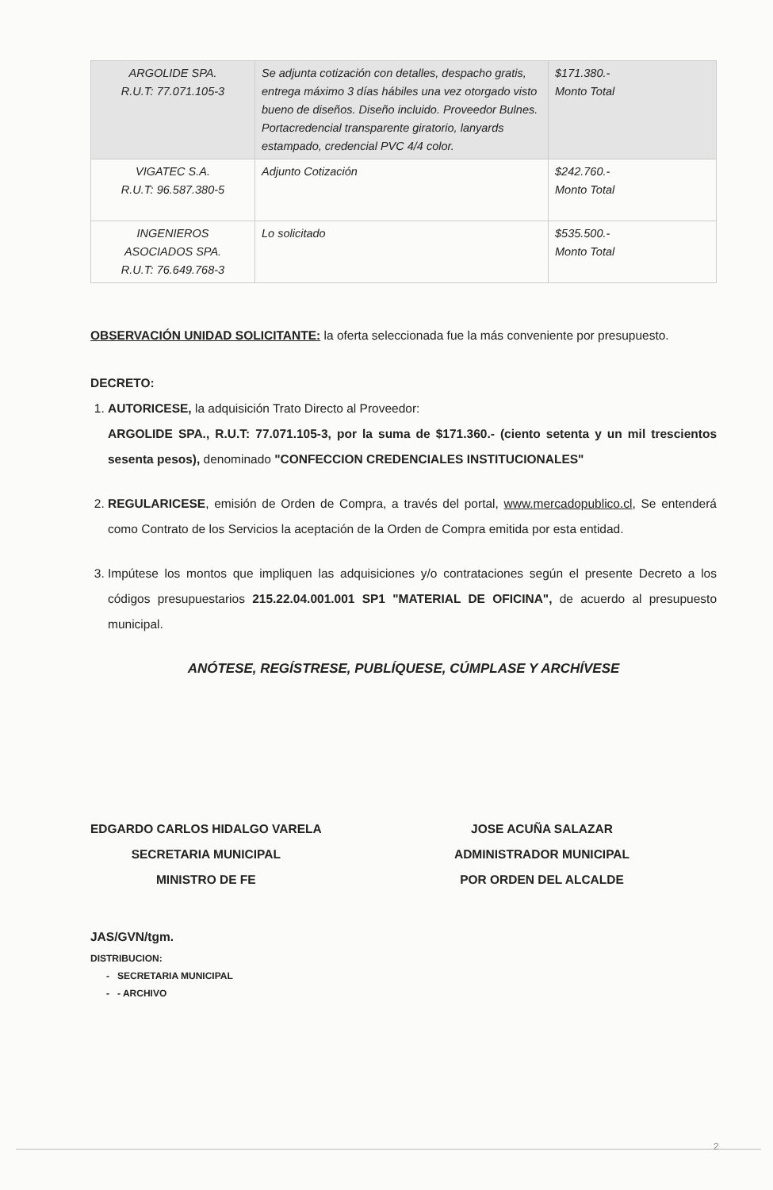| ARGOLIDE SPA. R.U.T: 77.071.105-3 | Se adjunta cotización con detalles, despacho gratis, entrega máximo 3 días hábiles una vez otorgado visto bueno de diseños. Diseño incluido. Proveedor Bulnes. Portacredencial transparente giratorio, lanyards estampado, credencial PVC 4/4 color. | $171.380.- Monto Total |
| VIGATEC S.A. R.U.T: 96.587.380-5 | Adjunto Cotización | $242.760.- Monto Total |
| INGENIEROS ASOCIADOS SPA. R.U.T: 76.649.768-3 | Lo solicitado | $535.500.- Monto Total |
OBSERVACIÓN UNIDAD SOLICITANTE: la oferta seleccionada fue la más conveniente por presupuesto.
DECRETO:
1. AUTORICESE, la adquisición Trato Directo al Proveedor:
ARGOLIDE SPA., R.U.T: 77.071.105-3, por la suma de $171.360.- (ciento setenta y un mil trescientos sesenta pesos), denominado "CONFECCION CREDENCIALES INSTITUCIONALES"
2. REGULARICESE, emisión de Orden de Compra, a través del portal, www.mercadopublico.cl, Se entenderá como Contrato de los Servicios la aceptación de la Orden de Compra emitida por esta entidad.
3. Impútese los montos que impliquen las adquisiciones y/o contrataciones según el presente Decreto a los códigos presupuestarios 215.22.04.001.001 SP1 "MATERIAL DE OFICINA", de acuerdo al presupuesto municipal.
ANÓTESE, REGÍSTRESE, PUBLÍQUESE, CÚMPLASE Y ARCHÍVESE
EDGARDO CARLOS HIDALGO VARELA
SECRETARIA MUNICIPAL
MINISTRO DE FE
JOSE ACUÑA SALAZAR
ADMINISTRADOR MUNICIPAL
POR ORDEN DEL ALCALDE
JAS/GVN/tgm.
DISTRIBUCION:
- SECRETARIA MUNICIPAL
- - ARCHIVO
2